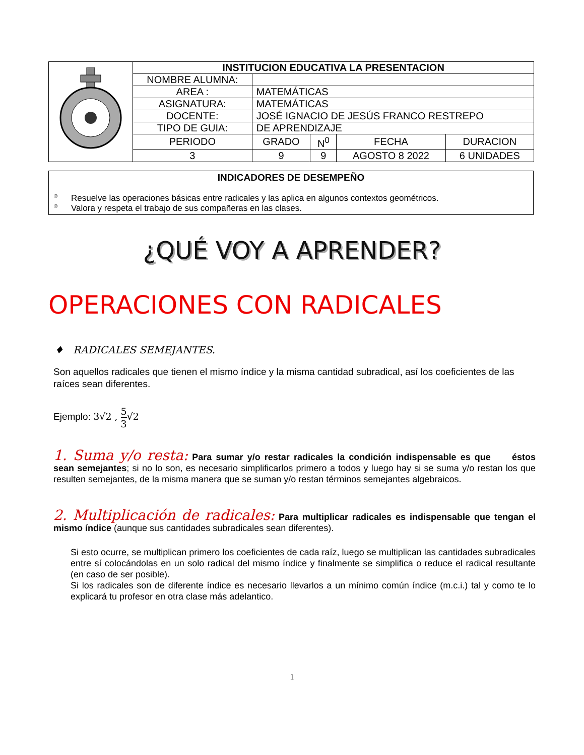| | INSTITUCION EDUCATIVA LA PRESENTACION | | | | |
| | NOMBRE ALUMNA: | | | | |
| | AREA : | MATEMÁTICAS | | | |
| | ASIGNATURA: | MATEMÁTICAS | | | |
| | DOCENTE: | JOSÉ IGNACIO DE JESÚS FRANCO RESTREPO | | | |
| | TIPO DE GUIA: | DE APRENDIZAJE | | | |
| | PERIODO | GRADO | N<sup>0</sup> | FECHA | DURACION |
| | 3 | 9 | 9 | AGOSTO 8 2022 | 6 UNIDADES |
INDICADORES DE DESEMPEÑO
® Resuelve las operaciones básicas entre radicales y las aplica en algunos contextos geométricos.
® Valora y respeta el trabajo de sus compañeras en las clases.
¿QUÉ VOY A APRENDER?
OPERACIONES CON RADICALES
♦ RADICALES SEMEJANTES.
Son aquellos radicales que tienen el mismo índice y la misma cantidad subradical, así los coeficientes de las raíces sean diferentes.
Ejemplo: 3√2 , 5 3√2
1. Suma y/o resta: Para sumar y/o restar radicales la condición indispensable es que éstos sean semejantes; si no lo son, es necesario simplificarlos primero a todos y luego hay si se suma y/o restan los que resulten semejantes, de la misma manera que se suman y/o restan términos semejantes algebraicos.
2. Multiplicación de radicales: Para multiplicar radicales es indispensable que tengan el mismo índice (aunque sus cantidades subradicales sean diferentes).
Si esto ocurre, se multiplican primero los coeficientes de cada raíz, luego se multiplican las cantidades subradicales entre sí colocándolas en un solo radical del mismo índice y finalmente se simplifica o reduce el radical resultante (en caso de ser posible).
Si los radicales son de diferente índice es necesario llevarlos a un mínimo común índice (m.c.i.) tal y como te lo explicará tu profesor en otra clase más adelantico.
1